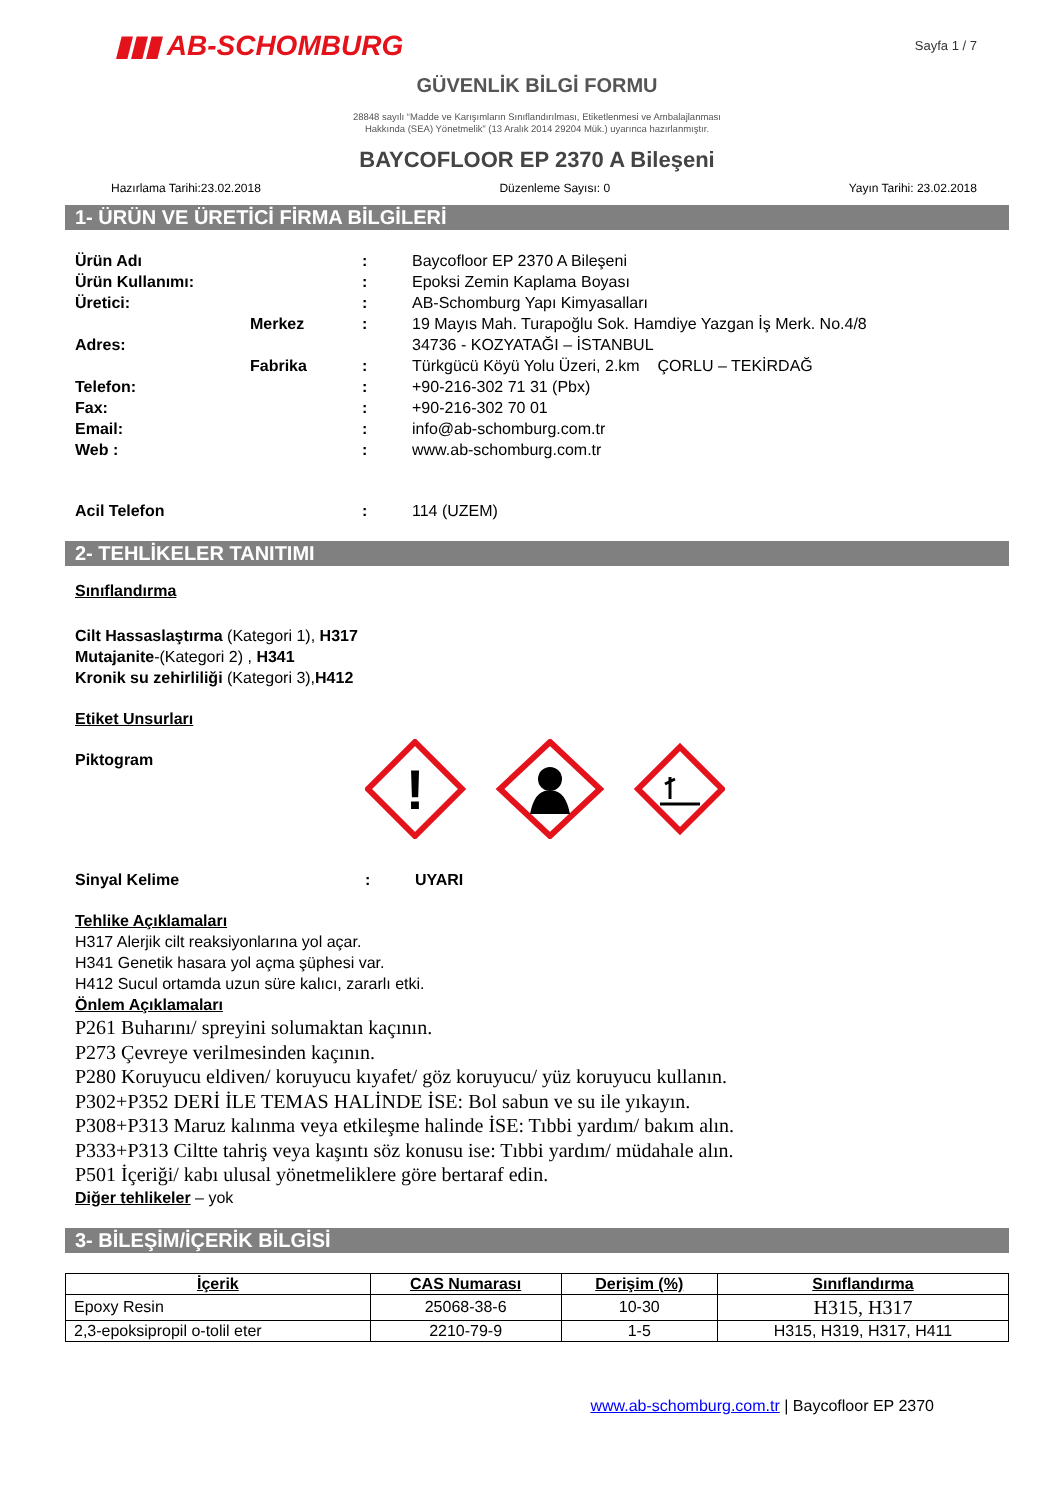▮▮▮ AB-SCHOMBURG
Sayfa 1 / 7
GÜVENLİK BİLGİ FORMU
28848 sayılı “Madde ve Karışımların Sınıflandırılması, Etiketlenmesi ve Ambalajlanması
Hakkında (SEA) Yönetmelik” (13 Aralık 2014 29204 Mük.) uyarınca hazırlanmıştır.
BAYCOFLOOR EP 2370 A Bileşeni
Hazırlama Tarihi:23.02.2018 Düzenleme Sayısı: 0 Yayın Tarihi: 23.02.2018
1- ÜRÜN VE ÜRETİCİ FİRMA BİLGİLERİ
Ürün Adı : Baycofloor EP 2370 A Bileşeni Ürün Kullanımı: : Epoksi Zemin Kaplama Boyası Üretici: : AB-Schomburg Yapı Kimyasalları Merkez: 19 Mayıs Mah. Turapoğlu Sok. Hamdiye Yazgan İş Merk. No.4/8 Adres: 34736 - KOZYATAĞI – İSTANBUL Fabrika: Türkgücü Köyü Yolu Üzeri, 2.km ÇORLU – TEKİRDAĞ Telefon: : +90-216-302 71 31 (Pbx) Fax: : +90-216-302 70 01 Email: : info@ab-schomburg.com.tr Web : : www.ab-schomburg.com.tr Acil Telefon : 114 (UZEM)
2- TEHLİKELER TANITIMI
Sınıflandırma
Cilt Hassaslaştırma (Kategori 1), H317
Mutajanite-(Kategori 2) , H341
Kronik su zehirliliği (Kategori 3),H412
Etiket Unsurları
Piktogram
!
Sinyal Kelime: UYARI
Tehlike Açıklamaları
H317 Alerjik cilt reaksiyonlarına yol açar.
H341 Genetik hasara yol açma şüphesi var.
H412 Sucul ortamda uzun süre kalıcı, zararlı etki.
Önlem Açıklamaları
P261 Buharını/ spreyini solumaktan kaçının.
P273 Çevreye verilmesinden kaçının.
P280 Koruyucu eldiven/ koruyucu kıyafet/ göz koruyucu/ yüz koruyucu kullanın.
P302+P352 DERİ İLE TEMAS HALİNDE İSE: Bol sabun ve su ile yıkayın.
P308+P313 Maruz kalınma veya etkileşme halinde İSE: Tıbbi yardım/ bakım alın.
P333+P313 Ciltte tahriş veya kaşıntı söz konusu ise: Tıbbi yardım/ müdahale alın.
P501 İçeriği/ kabı ulusal yönetmeliklere göre bertaraf edin.
Diğer tehlikeler – yok
3- BİLEŞİM/İÇERİK BİLGİSİ
| İçerik | CAS Numarası | Derişim (%) | Sınıflandırma |
| --- | --- | --- | --- |
| Epoxy Resin | 25068-38-6 | 10-30 | H315, H317 |
| 2,3-epoksipropil o-tolil eter | 2210-79-9 | 1-5 | H315, H319, H317, H411 |
www.ab-schomburg.com.tr | Baycofloor EP 2370